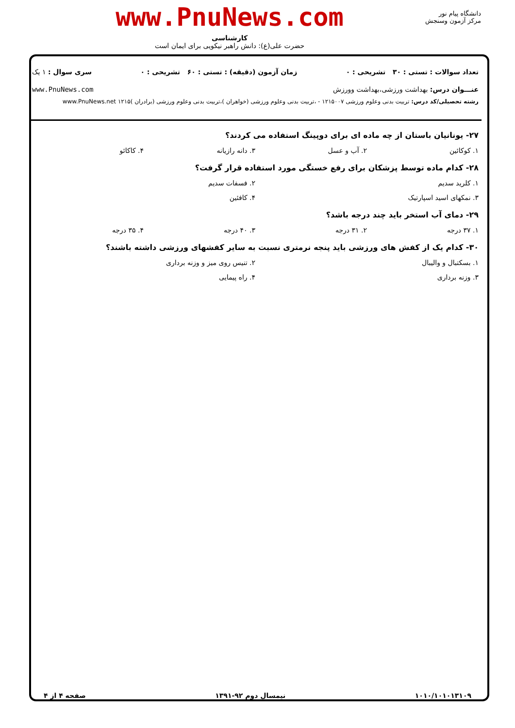دانشگاه پیام نور
مرکز آزمون وسنجش
www.PnuNews.com
کارشناسی
حضرت علی(ع): دانش راهبر نیکویی برای ایمان است
تعداد سوالات : تستی : ۳۰ تشریحی : ۰ زمان آزمون (دقیقه) : تستی : ۶۰ تشریحی : ۰ سری سوال : ۱ یک
عنـــوان درس: بهداشت ورزشی،بهداشت وورزش www.PnuNews.com
رشته تحصیلی/کد درس: تربیت بدنی وعلوم ورزشی ۱۲۱۵۰۰۷ - ،تربیت بدنی وعلوم ورزشی (خواهران )،تربیت بدنی وعلوم ورزشی (برادران )۱۲۱۵ www.PnuNews.net
۲۷- یونانیان باستان از چه ماده ای برای دوپینگ استفاده می کردند؟
۱. کوکائین ۲. آب و عسل ۳. دانه رازیانه ۴. کاکائو
۲۸- کدام ماده توسط پزشکان برای رفع خستگی مورد استفاده قرار گرفت؟
۱. کلرید سدیم ۲. فسفات سدیم
۳. نمکهای اسید اسپارتیک ۴. کافئین
۲۹- دمای آب استخر باید چند درجه باشد؟
۱. ۳۷ درجه ۲. ۳۱ درجه ۳. ۴۰ درجه ۴. ۳۵ درجه
۳۰- کدام یک از کفش های ورزشی باید پنجه نرمتری نسبت به سایر کفشهای ورزشی داشته باشند؟
۱. بسکتبال و والیبال ۲. تنیس روی میز و وزنه برداری
۳. وزنه برداری ۴. راه پیمایی
۱۰۱۰/۱۰۱۰۱۳۱۰۹ نیمسال دوم ۹۲-۱۳۹۱ صفحه ۴ از ۴